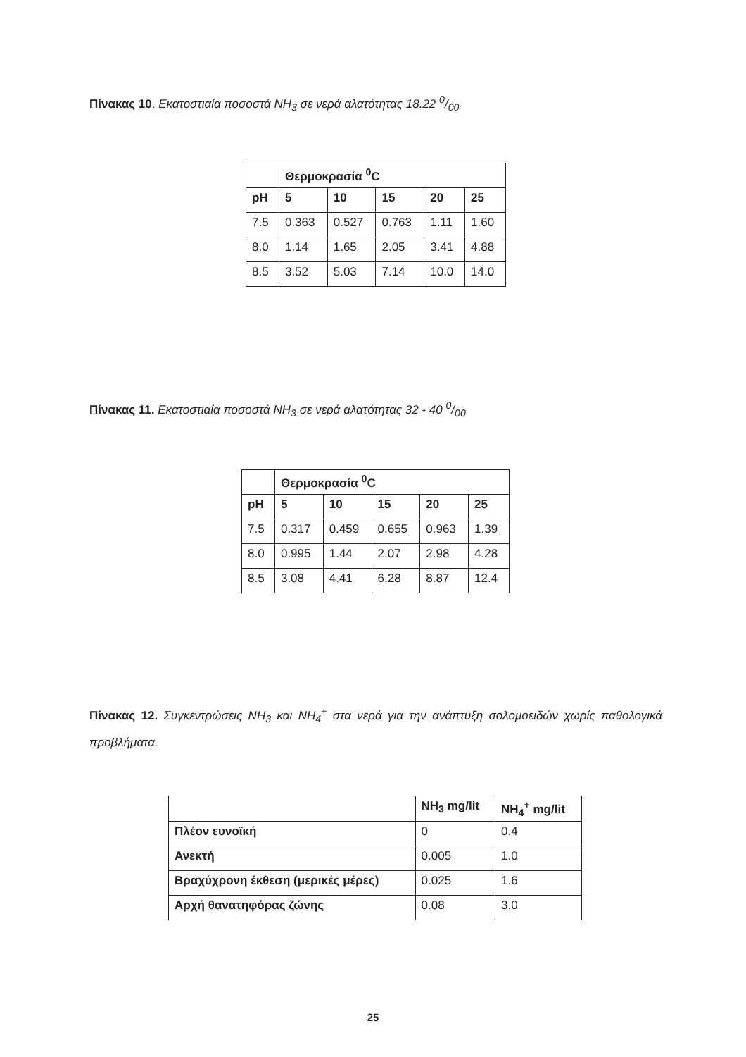Πίνακας 10. Εκατοστιαία ποσοστά NH<sub>3</sub> σε νερά αλατότητας 18.22 0/00
| | Θερμοκρασία <sup>0</sup>C | | | | |
| --- | --- | --- | --- | --- | --- |
| pH | 5 | 10 | 15 | 20 | 25 |
| 7.5 | 0.363 | 0.527 | 0.763 | 1.11 | 1.60 |
| 8.0 | 1.14 | 1.65 | 2.05 | 3.41 | 4.88 |
| 8.5 | 3.52 | 5.03 | 7.14 | 10.0 | 14.0 |
Πίνακας 11. Εκατοστιαία ποσοστά NH<sub>3</sub> σε νερά αλατότητας 32 - 40 0/00
| | Θερμοκρασία <sup>0</sup>C | | | | |
| --- | --- | --- | --- | --- | --- |
| pH | 5 | 10 | 15 | 20 | 25 |
| 7.5 | 0.317 | 0.459 | 0.655 | 0.963 | 1.39 |
| 8.0 | 0.995 | 1.44 | 2.07 | 2.98 | 4.28 |
| 8.5 | 3.08 | 4.41 | 6.28 | 8.87 | 12.4 |
Πίνακας 12. Συγκεντρώσεις NH<sub>3</sub> και NH<sub>4</sub><sup>+</sup> στα νερά για την ανάπτυξη σολομοειδών χωρίς παθολογικά προβλήματα.
| | NH<sub>3</sub> mg/lit | NH<sub>4</sub><sup>+</sup> mg/lit |
| --- | --- | --- |
| Πλέον ευνοϊκή | 0 | 0.4 |
| Ανεκτή | 0.005 | 1.0 |
| Βραχύχρονη έκθεση (μερικές μέρες) | 0.025 | 1.6 |
| Αρχή θανατηφόρας ζώνης | 0.08 | 3.0 |
25